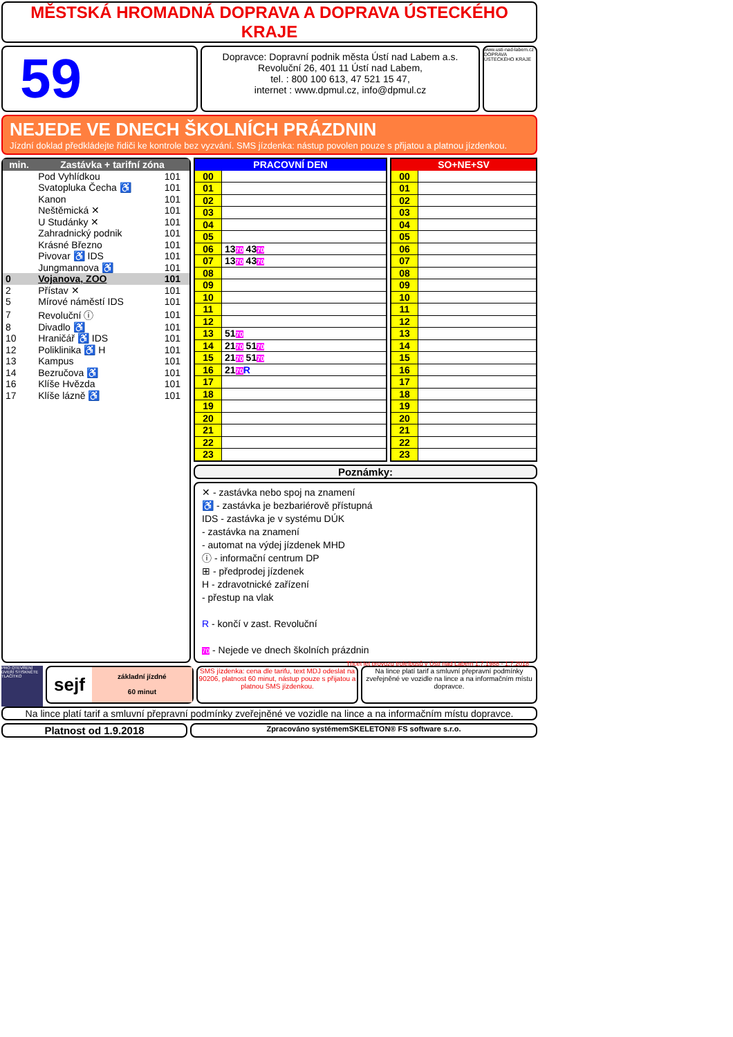MĚSTSKÁ HROMADNÁ DOPRAVA A DOPRAVA ÚSTECKÉHO KRAJE
59
Dopravce: Dopravní podnik města Ústí nad Labem a.s.
Revoluční 26, 401 11 Ústí nad Labem,
tel. : 800 100 613, 47 521 15 47,
internet : www.dpmul.cz, info@dpmul.cz
www.usti-nad-labem.cz
DOPRAVA ÚSTECKÉHO KRAJE
NEJEDE VE DNECH ŠKOLNÍCH PRÁZDNIN
Jízdní doklad předkládejte řidiči ke kontrole bez vyzvání. SMS jízdenka: nástup povolen pouze s přijatou a platnou jízdenkou.
| min. | Zastávka + tarifní zóna | |
| --- | --- | --- |
| | Pod Vyhlídkou | 101 |
| | Svatopluka Čecha ♿ | 101 |
| | Kanon | 101 |
| | Neštěmická ✕ | 101 |
| | U Studánky ✕ | 101 |
| | Zahradnický podnik | 101 |
| | Krásné Březno | 101 |
| | Pivovar ♿ IDS | 101 |
| | Jungmannova ♿ | 101 |
| 0 | Vojanova, ZOO | 101 |
| 2 | Přístav ✕ | 101 |
| 5 | Mírové náměstí IDS | 101 |
| 7 | Revoluční ⓘ | 101 |
| 8 | Divadlo ♿ | 101 |
| 10 | Hraničář ♿ IDS | 101 |
| 12 | Poliklinika ♿ H | 101 |
| 13 | Kampus | 101 |
| 14 | Bezručova ♿ | 101 |
| 16 | Klíše Hvězda | 101 |
| 17 | Klíše lázně ♿ | 101 |
| PRACOVNÍ DEN | |
| --- | --- |
| 00 | |
| 01 | |
| 02 | |
| 03 | |
| 04 | |
| 05 | |
| 06 | 13 70 43 70 |
| 07 | 13 70 43 70 |
| 08 | |
| 09 | |
| 10 | |
| 11 | |
| 12 | |
| 13 | 51 70 |
| 14 | 21 70 51 70 |
| 15 | 21 70 51 70 |
| 16 | 21 70 R |
| 17 | |
| 18 | |
| 19 | |
| 20 | |
| 21 | |
| 22 | |
| 23 | |
| SO+NE+SV | |
| --- | --- |
| 00 | |
| 01 | |
| 02 | |
| 03 | |
| 04 | |
| 05 | |
| 06 | |
| 07 | |
| 08 | |
| 09 | |
| 10 | |
| 11 | |
| 12 | |
| 13 | |
| 14 | |
| 15 | |
| 16 | |
| 17 | |
| 18 | |
| 19 | |
| 20 | |
| 21 | |
| 22 | |
| 23 | |
Poznámky:
✕ - zastávka nebo spoj na znamení
♿ - zastávka je bezbariérově přístupná
IDS - zastávka je v systému DÚK
- zastávka na znamení
- automat na výdej jízdenek MHD
ⓘ - informační centrum DP
⊞ - předprodej jízdenek
H - zdravotnické zařízení
- přestup na vlak
R - končí v zast. Revoluční
70 - Nejede ve dnech školních prázdnin
Třicet let provozu trolejbusů v Ústí nad Labem 1.7.1988 - 1.7.2018
PRO OTEVŘENÍ DVEŘÍ STISKNĚTE TLAČÍTKO
sejf
základní jízdné
60 minut
SMS jízdenka: cena dle tarifu, text MDJ odeslat na 90206, platnost 60 minut, nástup pouze s přijatou a platnou SMS jízdenkou.
Na lince platí tarif a smluvní přepravní podmínky zveřejněné ve vozidle na lince a na informačním místu dopravce.
Na lince platí tarif a smluvní přepravní podmínky zveřejněné ve vozidle na lince a na informačním místu dopravce.
Platnost od 1.9.2018
Zpracováno systémemSKELETON® FS software s.r.o.